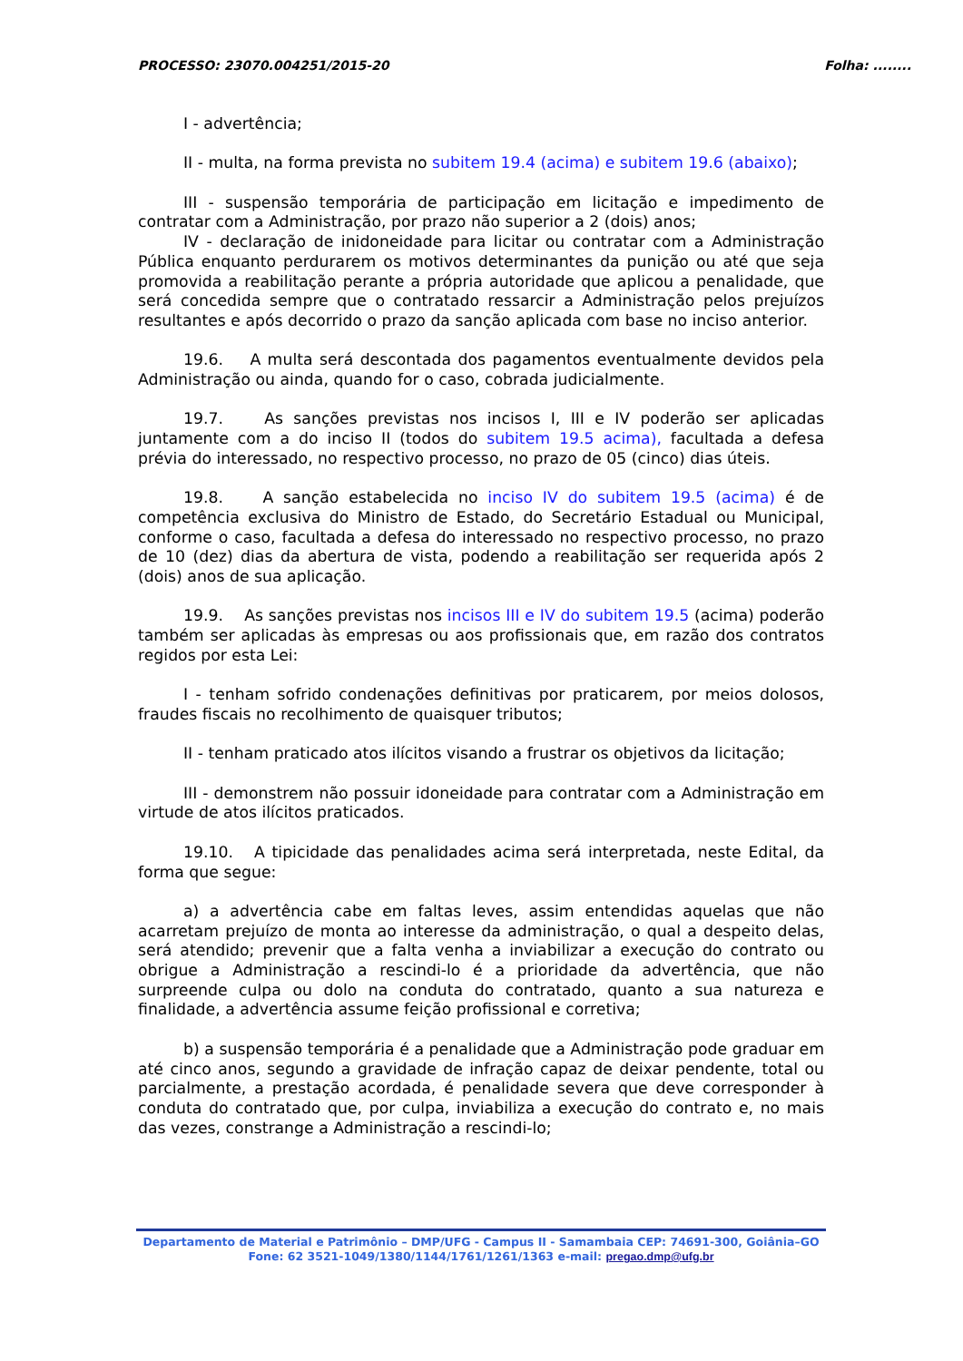PROCESSO: 23070.004251/2015-20 Folha: ........
I - advertência;
II - multa, na forma prevista no subitem 19.4 (acima) e subitem 19.6 (abaixo);
III - suspensão temporária de participação em licitação e impedimento de contratar com a Administração, por prazo não superior a 2 (dois) anos;
IV - declaração de inidoneidade para licitar ou contratar com a Administração Pública enquanto perdurarem os motivos determinantes da punição ou até que seja promovida a reabilitação perante a própria autoridade que aplicou a penalidade, que será concedida sempre que o contratado ressarcir a Administração pelos prejuízos resultantes e após decorrido o prazo da sanção aplicada com base no inciso anterior.
19.6. A multa será descontada dos pagamentos eventualmente devidos pela Administração ou ainda, quando for o caso, cobrada judicialmente.
19.7. As sanções previstas nos incisos I, III e IV poderão ser aplicadas juntamente com a do inciso II (todos do subitem 19.5 acima), facultada a defesa prévia do interessado, no respectivo processo, no prazo de 05 (cinco) dias úteis.
19.8. A sanção estabelecida no inciso IV do subitem 19.5 (acima) é de competência exclusiva do Ministro de Estado, do Secretário Estadual ou Municipal, conforme o caso, facultada a defesa do interessado no respectivo processo, no prazo de 10 (dez) dias da abertura de vista, podendo a reabilitação ser requerida após 2 (dois) anos de sua aplicação.
19.9. As sanções previstas nos incisos III e IV do subitem 19.5 (acima) poderão também ser aplicadas às empresas ou aos profissionais que, em razão dos contratos regidos por esta Lei:
I - tenham sofrido condenações definitivas por praticarem, por meios dolosos, fraudes fiscais no recolhimento de quaisquer tributos;
II - tenham praticado atos ilícitos visando a frustrar os objetivos da licitação;
III - demonstrem não possuir idoneidade para contratar com a Administração em virtude de atos ilícitos praticados.
19.10. A tipicidade das penalidades acima será interpretada, neste Edital, da forma que segue:
a) a advertência cabe em faltas leves, assim entendidas aquelas que não acarretam prejuízo de monta ao interesse da administração, o qual a despeito delas, será atendido; prevenir que a falta venha a inviabilizar a execução do contrato ou obrigue a Administração a rescindi-lo é a prioridade da advertência, que não surpreende culpa ou dolo na conduta do contratado, quanto a sua natureza e finalidade, a advertência assume feição profissional e corretiva;
b) a suspensão temporária é a penalidade que a Administração pode graduar em até cinco anos, segundo a gravidade de infração capaz de deixar pendente, total ou parcialmente, a prestação acordada, é penalidade severa que deve corresponder à conduta do contratado que, por culpa, inviabiliza a execução do contrato e, no mais das vezes, constrange a Administração a rescindi-lo;
Departamento de Material e Patrimônio – DMP/UFG - Campus II - Samambaia CEP: 74691-300, Goiânia–GO
Fone: 62 3521-1049/1380/1144/1761/1261/1363 e-mail: pregao.dmp@ufg.br